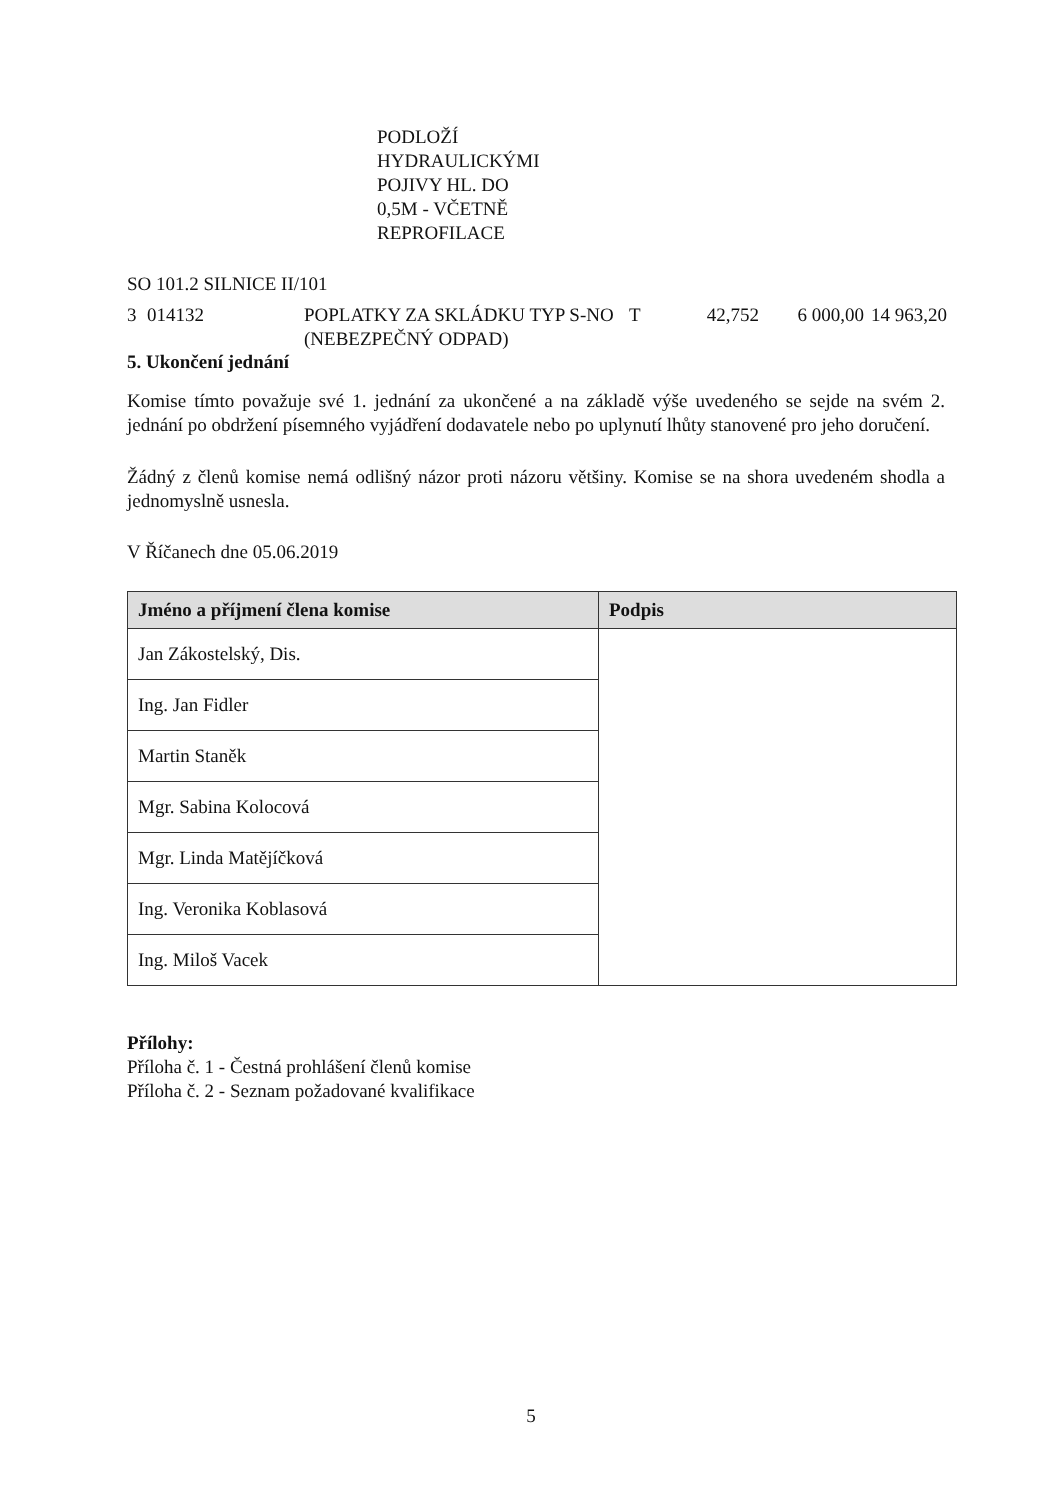PODLOŽÍ
HYDRAULICKÝMI
POJIVY HL. DO
0,5M - VČETNĚ
REPROFILACE
SO 101.2 SILNICE II/101
| 3 | 014132 | POPLATKY ZA SKLÁDKU TYP S-NO (NEBEZPEČNÝ ODPAD) | T | 42,752 | 6 000,00 | 14 963,20 |
5. Ukončení jednání
Komise tímto považuje své 1. jednání za ukončené a na základě výše uvedeného se sejde na svém 2. jednání po obdržení písemného vyjádření dodavatele nebo po uplynutí lhůty stanovené pro jeho doručení.
Žádný z členů komise nemá odlišný názor proti názoru většiny. Komise se na shora uvedeném shodla a jednomyslně usnesla.
V Říčanech dne 05.06.2019
| Jméno a příjmení člena komise | Podpis |
| --- | --- |
| Jan Zákostelský, Dis. | |
| Ing. Jan Fidler | |
| Martin Staněk | |
| Mgr. Sabina Kolocová | |
| Mgr. Linda Matějíčková | |
| Ing. Veronika Koblasová | |
| Ing. Miloš Vacek | |
Přílohy:
Příloha č. 1 - Čestná prohlášení členů komise
Příloha č. 2 - Seznam požadované kvalifikace
5